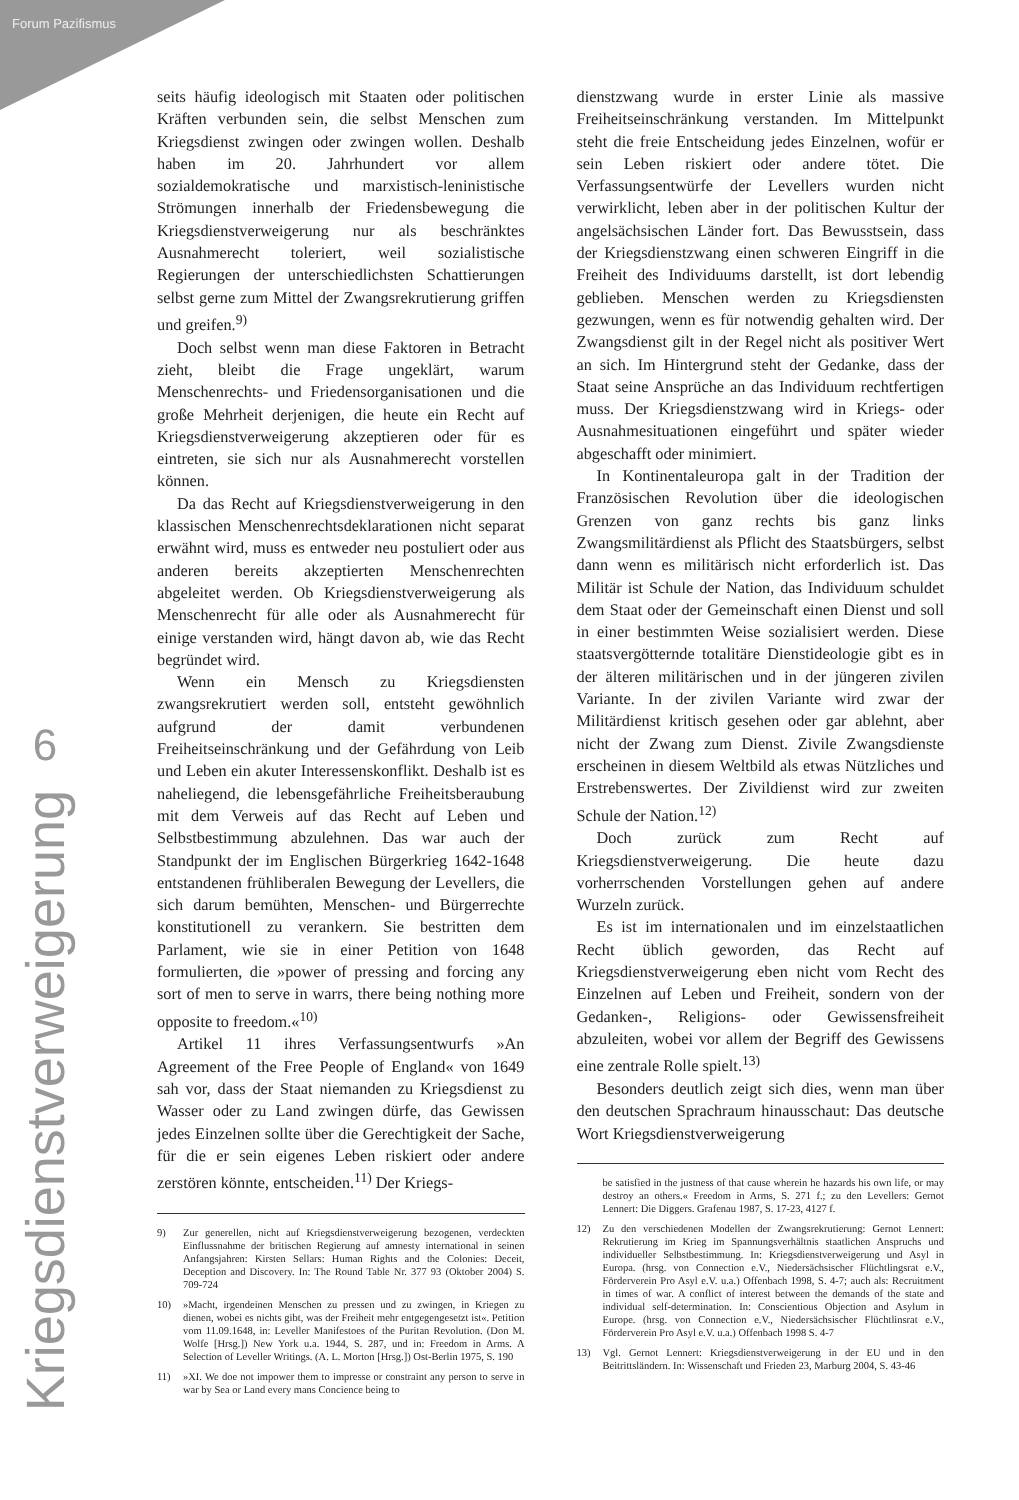Forum Pazifismus
6
Kriegsdienstverweigerung
seits häufig ideologisch mit Staaten oder politischen Kräften verbunden sein, die selbst Menschen zum Kriegsdienst zwingen oder zwingen wollen. Deshalb haben im 20. Jahrhundert vor allem sozialdemokratische und marxistisch-leninistische Strömungen innerhalb der Friedensbewegung die Kriegsdienstverweigerung nur als beschränktes Ausnahmerecht toleriert, weil sozialistische Regierungen der unterschiedlichsten Schattierungen selbst gerne zum Mittel der Zwangsrekrutierung griffen und greifen.<sup>9)</sup>
Doch selbst wenn man diese Faktoren in Betracht zieht, bleibt die Frage ungeklärt, warum Menschenrechts- und Friedensorganisationen und die große Mehrheit derjenigen, die heute ein Recht auf Kriegsdienstverweigerung akzeptieren oder für es eintreten, sie sich nur als Ausnahmerecht vorstellen können.
Da das Recht auf Kriegsdienstverweigerung in den klassischen Menschenrechtsdeklarationen nicht separat erwähnt wird, muss es entweder neu postuliert oder aus anderen bereits akzeptierten Menschenrechten abgeleitet werden. Ob Kriegsdienstverweigerung als Menschenrecht für alle oder als Ausnahmerecht für einige verstanden wird, hängt davon ab, wie das Recht begründet wird.
Wenn ein Mensch zu Kriegsdiensten zwangsrekrutiert werden soll, entsteht gewöhnlich aufgrund der damit verbundenen Freiheitseinschränkung und der Gefährdung von Leib und Leben ein akuter Interessenskonflikt. Deshalb ist es naheliegend, die lebensgefährliche Freiheitsberaubung mit dem Verweis auf das Recht auf Leben und Selbstbestimmung abzulehnen. Das war auch der Standpunkt der im Englischen Bürgerkrieg 1642-1648 entstandenen frühliberalen Bewegung der Levellers, die sich darum bemühten, Menschen- und Bürgerrechte konstitutionell zu verankern. Sie bestritten dem Parlament, wie sie in einer Petition von 1648 formulierten, die »power of pressing and forcing any sort of men to serve in warrs, there being nothing more opposite to freedom.«<sup>10)</sup>
Artikel 11 ihres Verfassungsentwurfs »An Agreement of the Free People of England« von 1649 sah vor, dass der Staat niemanden zu Kriegsdienst zu Wasser oder zu Land zwingen dürfe, das Gewissen jedes Einzelnen sollte über die Gerechtigkeit der Sache, für die er sein eigenes Leben riskiert oder andere zerstören könnte, entscheiden.<sup>11)</sup> Der Kriegs-
9) Zur generellen, nicht auf Kriegsdienstverweigerung bezogenen, verdeckten Einflussnahme der britischen Regierung auf amnesty international in seinen Anfangsjahren: Kirsten Sellars: Human Rights and the Colonies: Deceit, Deception and Discovery. In: The Round Table Nr. 377 93 (Oktober 2004) S. 709-724
10) »Macht, irgendeinen Menschen zu pressen und zu zwingen, in Kriegen zu dienen, wobei es nichts gibt, was der Freiheit mehr entgegengesetzt ist«. Petition vom 11.09.1648, in: Leveller Manifestoes of the Puritan Revolution. (Don M. Wolfe [Hrsg.]) New York u.a. 1944, S. 287, und in: Freedom in Arms. A Selection of Leveller Writings. (A. L. Morton [Hrsg.]) Ost-Berlin 1975, S. 190
11) »XI. We doe not impower them to impresse or constraint any person to serve in war by Sea or Land every mans Concience being to
dienstzwang wurde in erster Linie als massive Freiheitseinschränkung verstanden. Im Mittelpunkt steht die freie Entscheidung jedes Einzelnen, wofür er sein Leben riskiert oder andere tötet. Die Verfassungsentwürfe der Levellers wurden nicht verwirklicht, leben aber in der politischen Kultur der angelsächsischen Länder fort. Das Bewusstsein, dass der Kriegsdienstzwang einen schweren Eingriff in die Freiheit des Individuums darstellt, ist dort lebendig geblieben. Menschen werden zu Kriegsdiensten gezwungen, wenn es für notwendig gehalten wird. Der Zwangsdienst gilt in der Regel nicht als positiver Wert an sich. Im Hintergrund steht der Gedanke, dass der Staat seine Ansprüche an das Individuum rechtfertigen muss. Der Kriegsdienstzwang wird in Kriegs- oder Ausnahmesituationen eingeführt und später wieder abgeschafft oder minimiert.
In Kontinentaleuropa galt in der Tradition der Französischen Revolution über die ideologischen Grenzen von ganz rechts bis ganz links Zwangsmilitärdienst als Pflicht des Staatsbürgers, selbst dann wenn es militärisch nicht erforderlich ist. Das Militär ist Schule der Nation, das Individuum schuldet dem Staat oder der Gemeinschaft einen Dienst und soll in einer bestimmten Weise sozialisiert werden. Diese staatsvergötternde totalitäre Dienstideologie gibt es in der älteren militärischen und in der jüngeren zivilen Variante. In der zivilen Variante wird zwar der Militärdienst kritisch gesehen oder gar ablehnt, aber nicht der Zwang zum Dienst. Zivile Zwangsdienste erscheinen in diesem Weltbild als etwas Nützliches und Erstrebenswertes. Der Zivildienst wird zur zweiten Schule der Nation.<sup>12)</sup>
Doch zurück zum Recht auf Kriegsdienstverweigerung. Die heute dazu vorherrschenden Vorstellungen gehen auf andere Wurzeln zurück.
Es ist im internationalen und im einzelstaatlichen Recht üblich geworden, das Recht auf Kriegsdienstverweigerung eben nicht vom Recht des Einzelnen auf Leben und Freiheit, sondern von der Gedanken-, Religions- oder Gewissensfreiheit abzuleiten, wobei vor allem der Begriff des Gewissens eine zentrale Rolle spielt.<sup>13)</sup>
Besonders deutlich zeigt sich dies, wenn man über den deutschen Sprachraum hinausschaut: Das deutsche Wort Kriegsdienstverweigerung
be satisfied in the justness of that cause wherein he hazards his own life, or may destroy an others.« Freedom in Arms, S. 271 f.; zu den Levellers: Gernot Lennert: Die Diggers. Grafenau 1987, S. 17-23, 4127 f.
12) Zu den verschiedenen Modellen der Zwangsrekrutierung: Gernot Lennert: Rekrutierung im Krieg im Spannungsverhältnis staatlichen Anspruchs und individueller Selbstbestimmung. In: Kriegsdienstverweigerung und Asyl in Europa. (hrsg. von Connection e.V., Niedersächsischer Flüchtlingsrat e.V., Förderverein Pro Asyl e.V. u.a.) Offenbach 1998, S. 4-7; auch als: Recruitment in times of war. A conflict of interest between the demands of the state and individual self-determination. In: Conscientious Objection and Asylum in Europe. (hrsg. von Connection e.V., Niedersächsischer Flüchtlinsrat e.V., Förderverein Pro Asyl e.V. u.a.) Offenbach 1998 S. 4-7
13) Vgl. Gernot Lennert: Kriegsdienstverweigerung in der EU und in den Beitrittsländern. In: Wissenschaft und Frieden 23, Marburg 2004, S. 43-46